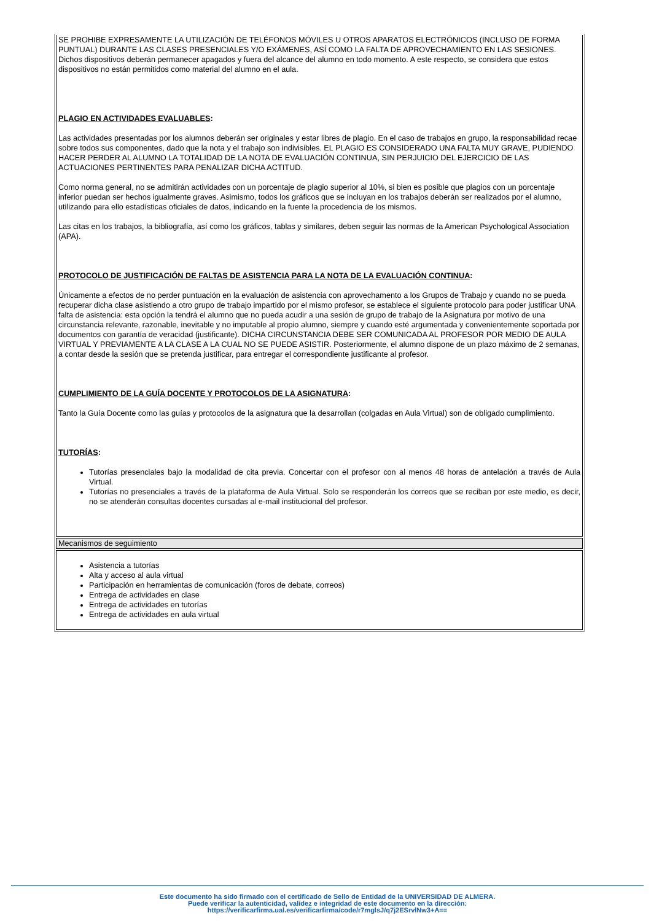| SE PROHIBE EXPRESAMENTE LA UTILIZACIÓN DE TELÉFONOS MÓVILES U OTROS APARATOS ELECTRÓNICOS (INCLUSO DE FORMA PUNTUAL) DURANTE LAS CLASES PRESENCIALES Y/O EXÁMENES, ASÍ COMO LA FALTA DE APROVECHAMIENTO EN LAS SESIONES. Dichos dispositivos deberán permanecer apagados y fuera del alcance del alumno en todo momento. A este respecto, se considera que estos dispositivos no están permitidos como material del alumno en el aula. PLAGIO EN ACTIVIDADES EVALUABLES : Las actividades presentadas por los alumnos deberán ser originales y estar libres de plagio. En el caso de trabajos en grupo, la responsabilidad recae sobre todos sus componentes, dado que la nota y el trabajo son indivisibles. EL PLAGIO ES CONSIDERADO UNA FALTA MUY GRAVE, PUDIENDO HACER PERDER AL ALUMNO LA TOTALIDAD DE LA NOTA DE EVALUACIÓN CONTINUA, SIN PERJUICIO DEL EJERCICIO DE LAS ACTUACIONES PERTINENTES PARA PENALIZAR DICHA ACTITUD. Como norma general, no se admitirán actividades con un porcentaje de plagio superior al 10%, si bien es posible que plagios con un porcentaje inferior puedan ser hechos igualmente graves. Asimismo, todos los gráficos que se incluyan en los trabajos deberán ser realizados por el alumno, utilizando para ello estadísticas oficiales de datos, indicando en la fuente la procedencia de los mismos. Las citas en los trabajos, la bibliografía, así como los gráficos, tablas y similares, deben seguir las normas de la American Psychological Association (APA). PROTOCOLO DE JUSTIFICACIÓN DE FALTAS DE ASISTENCIA PARA LA NOTA DE LA EVALUACIÓN CONTINUA : Únicamente a efectos de no perder puntuación en la evaluación de asistencia con aprovechamento a los Grupos de Trabajo y cuando no se pueda recuperar dicha clase asistiendo a otro grupo de trabajo impartido por el mismo profesor, se establece el siguiente protocolo para poder justificar UNA falta de asistencia: esta opción la tendrá el alumno que no pueda acudir a una sesión de grupo de trabajo de la Asignatura por motivo de una circunstancia relevante, razonable, inevitable y no imputable al propio alumno, siempre y cuando esté argumentada y convenientemente soportada por documentos con garantía de veracidad (justificante). DICHA CIRCUNSTANCIA DEBE SER COMUNICADA AL PROFESOR POR MEDIO DE AULA VIRTUAL Y PREVIAMENTE A LA CLASE A LA CUAL NO SE PUEDE ASISTIR. Posteriormente, el alumno dispone de un plazo máximo de 2 semanas, a contar desde la sesión que se pretenda justificar, para entregar el correspondiente justificante al profesor. CUMPLIMIENTO DE LA GUÍA DOCENTE Y PROTOCOLOS DE LA ASIGNATURA : Tanto la Guía Docente como las guías y protocolos de la asignatura que la desarrollan (colgadas en Aula Virtual) son de obligado cumplimiento. TUTORÍAS : Tutorías presenciales bajo la modalidad de cita previa. Concertar con el profesor con al menos 48 horas de antelación a través de Aula Virtual. Tutorías no presenciales a través de la plataforma de Aula Virtual. Solo se responderán los correos que se reciban por este medio, es decir, no se atenderán consultas docentes cursadas al e-mail institucional del profesor. |
| Mecanismos de seguimiento |
| Asistencia a tutorías Alta y acceso al aula virtual Participación en herramientas de comunicación (foros de debate, correos) Entrega de actividades en clase Entrega de actividades en tutorías Entrega de actividades en aula virtual |
Este documento ha sido firmado con el certificado de Sello de Entidad de la UNIVERSIDAD DE ALMERA.
Puede verificar la autenticidad, validez e integridad de este documento en la dirección:
https://verificarfirma.ual.es/verificarfirma/code/r7mglsJ/q7j2ESrvlNw3+A==